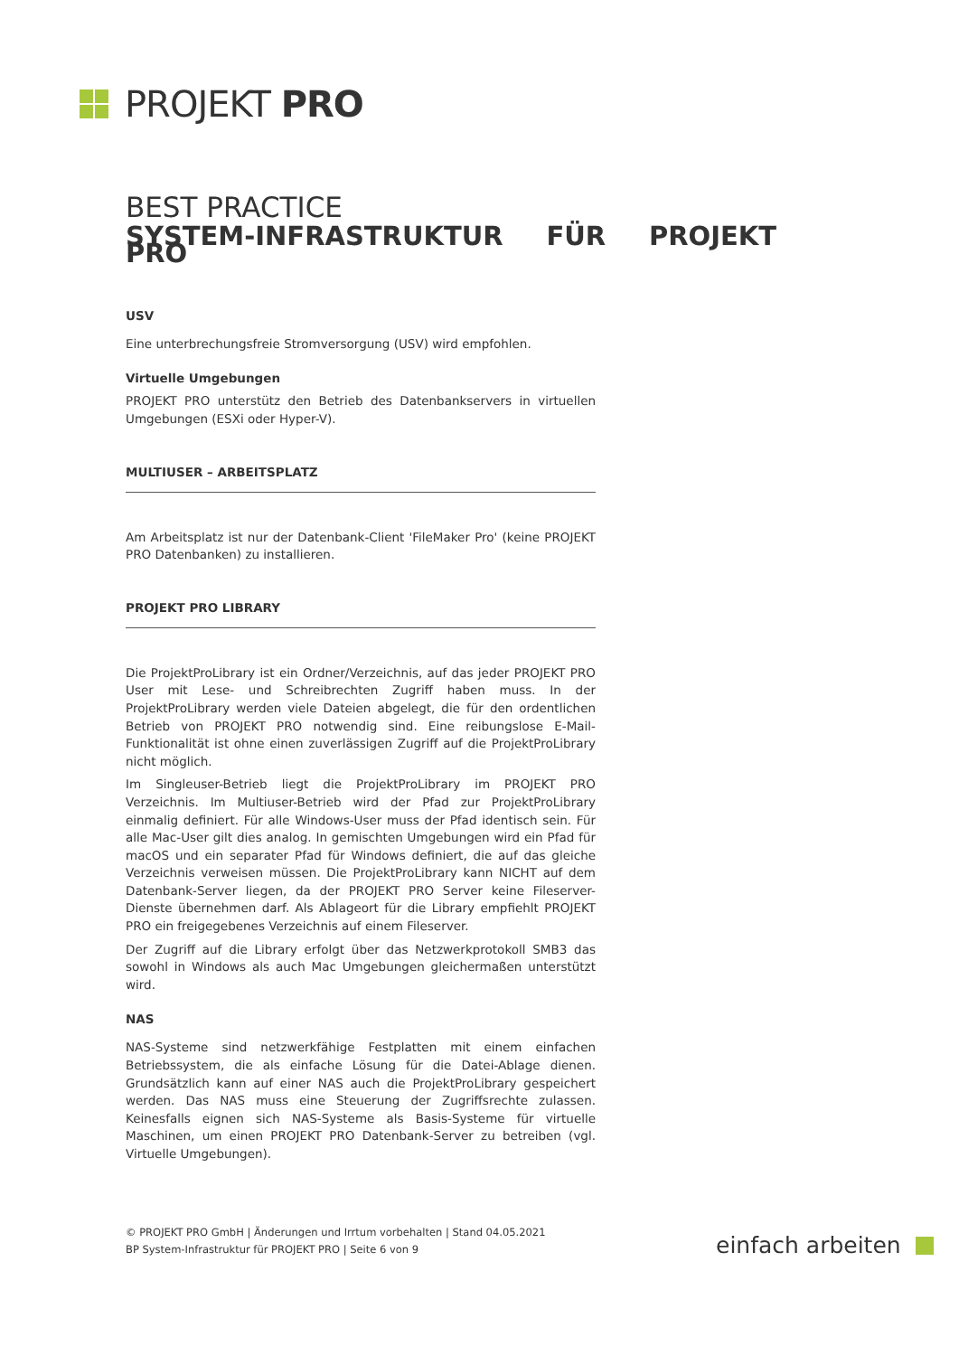PROJEKT PRO
BEST PRACTICE
SYSTEM-INFRASTRUKTUR FÜR PROJEKT PRO
USV
Eine unterbrechungsfreie Stromversorgung (USV) wird empfohlen.
Virtuelle Umgebungen
PROJEKT PRO unterstütz den Betrieb des Datenbankservers in virtuellen Umgebungen (ESXi oder Hyper-V).
MULTIUSER – ARBEITSPLATZ
Am Arbeitsplatz ist nur der Datenbank-Client 'FileMaker Pro' (keine PROJEKT PRO Datenbanken) zu installieren.
PROJEKT PRO LIBRARY
Die ProjektProLibrary ist ein Ordner/Verzeichnis, auf das jeder PROJEKT PRO User mit Lese- und Schreibrechten Zugriff haben muss. In der ProjektProLibrary werden viele Dateien abgelegt, die für den ordentlichen Betrieb von PROJEKT PRO notwendig sind. Eine reibungslose E-Mail-Funktionalität ist ohne einen zuverlässigen Zugriff auf die ProjektProLibrary nicht möglich.
Im Singleuser-Betrieb liegt die ProjektProLibrary im PROJEKT PRO Verzeichnis. Im Multiuser-Betrieb wird der Pfad zur ProjektProLibrary einmalig definiert. Für alle Windows-User muss der Pfad identisch sein. Für alle Mac-User gilt dies analog. In gemischten Umgebungen wird ein Pfad für macOS und ein separater Pfad für Windows definiert, die auf das gleiche Verzeichnis verweisen müssen. Die ProjektProLibrary kann NICHT auf dem Datenbank-Server liegen, da der PROJEKT PRO Server keine Fileserver-Dienste übernehmen darf. Als Ablageort für die Library empfiehlt PROJEKT PRO ein freigegebenes Verzeichnis auf einem Fileserver.
Der Zugriff auf die Library erfolgt über das Netzwerkprotokoll SMB3 das sowohl in Windows als auch Mac Umgebungen gleichermaßen unterstützt wird.
NAS
NAS-Systeme sind netzwerkfähige Festplatten mit einem einfachen Betriebssystem, die als einfache Lösung für die Datei-Ablage dienen. Grundsätzlich kann auf einer NAS auch die ProjektProLibrary gespeichert werden. Das NAS muss eine Steuerung der Zugriffsrechte zulassen. Keinesfalls eignen sich NAS-Systeme als Basis-Systeme für virtuelle Maschinen, um einen PROJEKT PRO Datenbank-Server zu betreiben (vgl. Virtuelle Umgebungen).
© PROJEKT PRO GmbH | Änderungen und Irrtum vorbehalten | Stand 04.05.2021
BP System-Infrastruktur für PROJEKT PRO | Seite 6 von 9
einfach arbeiten